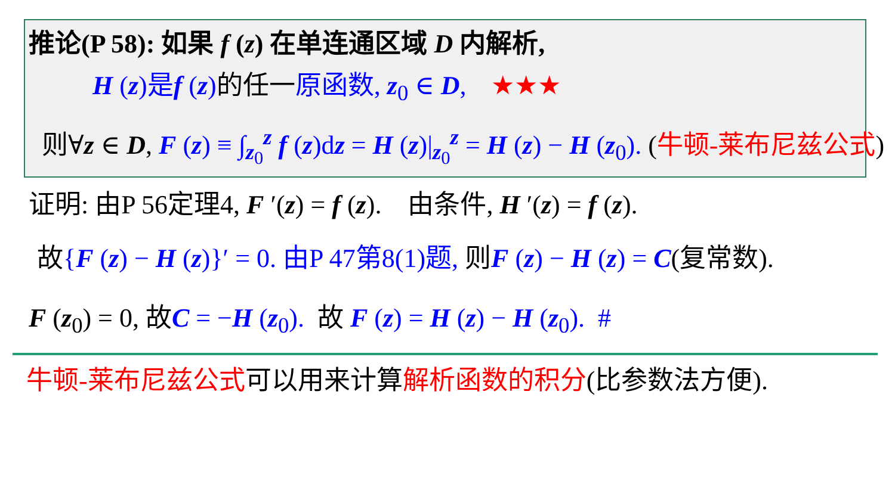推论(P 58): 如果 f (z) 在单连通区域 D 内解析,
H (z)是f (z)的任一原函数, z<sub>0</sub> ∈ D, ★★★
则∀z ∈ D, F (z) ≡ ∫<sub>z<sub>0</sub></sub><sup>z</sup> f (z)dz = H (z)|<sub>z<sub>0</sub></sub><sup>z</sup> = H (z) − H (z<sub>0</sub>). (牛顿-莱布尼兹公式)
证明: 由P 56定理4, F ′(z) = f (z). 由条件, H ′(z) = f (z).
故{F (z) − H (z)}′ = 0. 由P 47第8(1)题, 则F (z) − H (z) = C(复常数).
F (z<sub>0</sub>) = 0, 故C = −H (z<sub>0</sub>). 故 F (z) = H (z) − H (z<sub>0</sub>). #
牛顿-莱布尼兹公式可以用来计算解析函数的积分(比参数法方便).